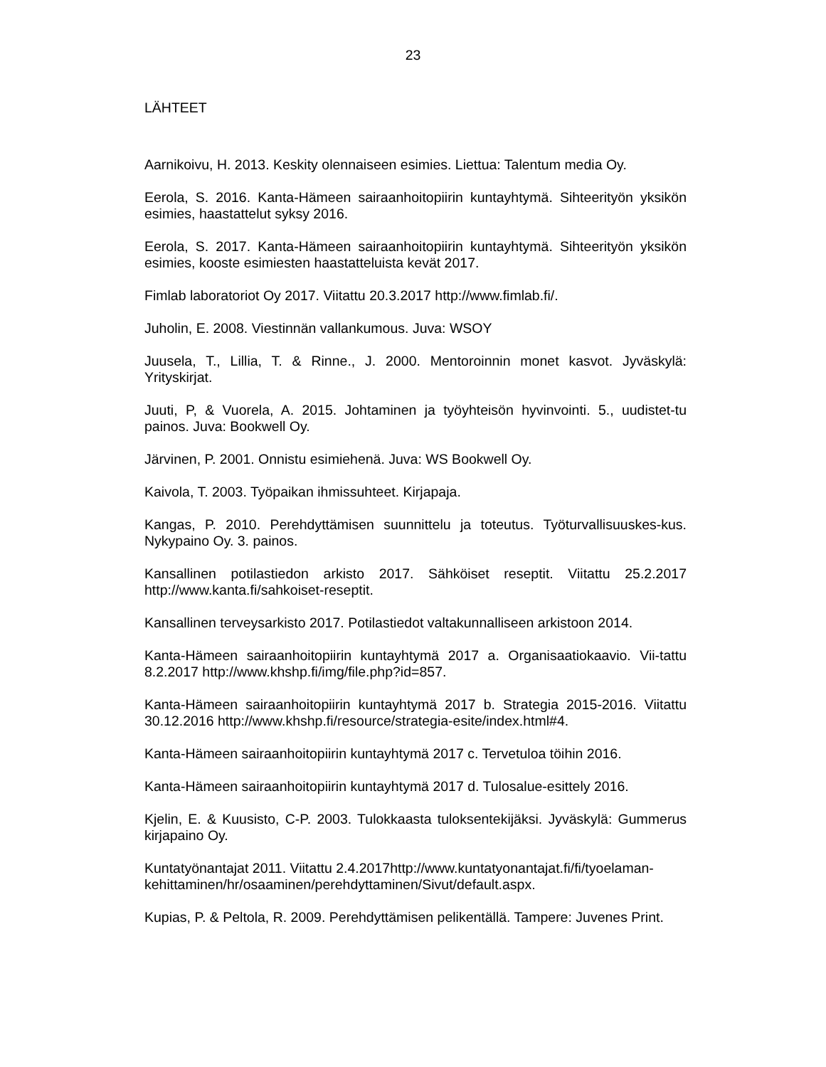23
LÄHTEET
Aarnikoivu, H. 2013. Keskity olennaiseen esimies. Liettua: Talentum media Oy.
Eerola, S. 2016. Kanta-Hämeen sairaanhoitopiirin kuntayhtymä. Sihteerityön yksikön esimies, haastattelut syksy 2016.
Eerola, S. 2017. Kanta-Hämeen sairaanhoitopiirin kuntayhtymä. Sihteerityön yksikön esimies, kooste esimiesten haastatteluista kevät 2017.
Fimlab laboratoriot Oy 2017. Viitattu 20.3.2017 http://www.fimlab.fi/.
Juholin, E. 2008. Viestinnän vallankumous. Juva: WSOY
Juusela, T., Lillia, T. & Rinne., J. 2000. Mentoroinnin monet kasvot. Jyväskylä: Yrityskirjat.
Juuti, P, & Vuorela, A. 2015. Johtaminen ja työyhteisön hyvinvointi. 5., uudistet-tu painos. Juva: Bookwell Oy.
Järvinen, P. 2001. Onnistu esimiehenä. Juva: WS Bookwell Oy.
Kaivola, T. 2003. Työpaikan ihmissuhteet. Kirjapaja.
Kangas, P. 2010. Perehdyttämisen suunnittelu ja toteutus. Työturvallisuuskes-kus. Nykypaino Oy. 3. painos.
Kansallinen potilastiedon arkisto 2017. Sähköiset reseptit. Viitattu 25.2.2017 http://www.kanta.fi/sahkoiset-reseptit.
Kansallinen terveysarkisto 2017. Potilastiedot valtakunnalliseen arkistoon 2014.
Kanta-Hämeen sairaanhoitopiirin kuntayhtymä 2017 a. Organisaatiokaavio. Vii-tattu 8.2.2017 http://www.khshp.fi/img/file.php?id=857.
Kanta-Hämeen sairaanhoitopiirin kuntayhtymä 2017 b. Strategia 2015-2016. Viitattu 30.12.2016 http://www.khshp.fi/resource/strategia-esite/index.html#4.
Kanta-Hämeen sairaanhoitopiirin kuntayhtymä 2017 c. Tervetuloa töihin 2016.
Kanta-Hämeen sairaanhoitopiirin kuntayhtymä 2017 d. Tulosalue-esittely 2016.
Kjelin, E. & Kuusisto, C-P. 2003. Tulokkaasta tuloksentekijäksi. Jyväskylä: Gummerus kirjapaino Oy.
Kuntatyönantajat 2011. Viitattu 2.4.2017http://www.kuntatyonantajat.fi/fi/tyoelaman-kehittaminen/hr/osaaminen/perehdyttaminen/Sivut/default.aspx.
Kupias, P. & Peltola, R. 2009. Perehdyttämisen pelikentällä. Tampere: Juvenes Print.